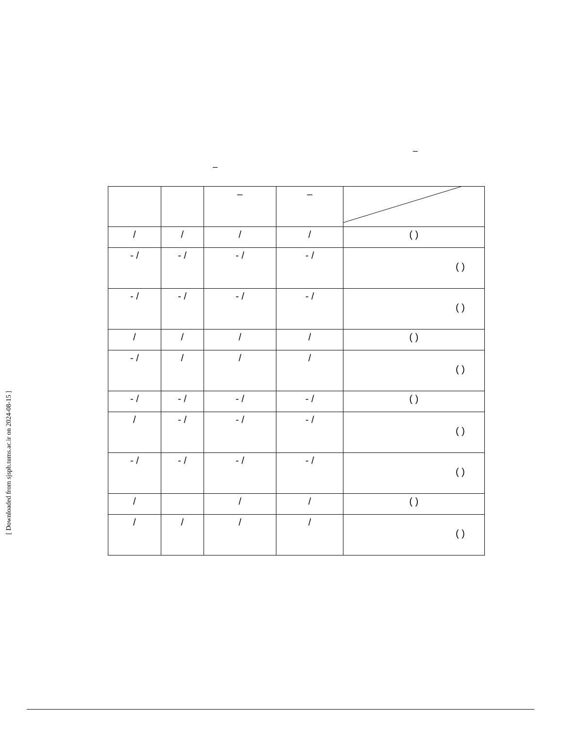–
–
| | | – | – | |
| / | / | / | / | ( ) |
| - / | - / | - / | - / | ( ) |
| - / | - / | - / | - / | ( ) |
| / | / | / | / | ( ) |
| - / | / | / | / | ( ) |
| - / | - / | - / | - / | ( ) |
| / | - / | - / | - / | ( ) |
| - / | - / | - / | - / | ( ) |
| / | | / | / | ( ) |
| / | / | / | / | ( ) |
[ Downloaded from sjsph.tums.ac.ir on 2024-08-15 ]